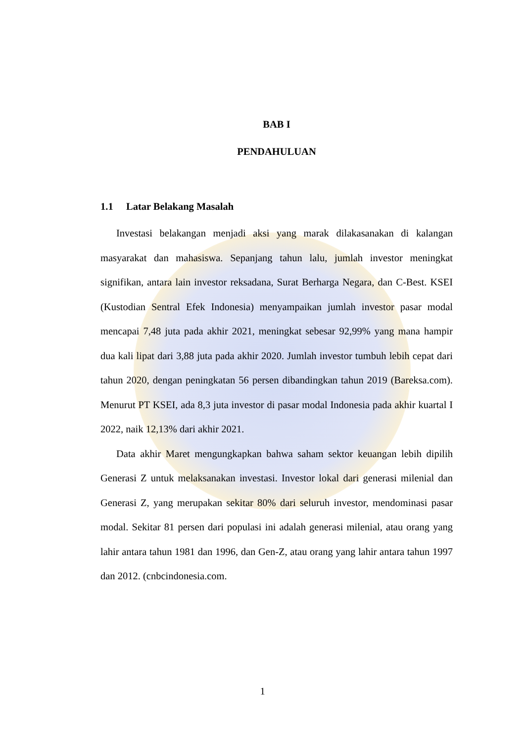BAB I
PENDAHULUAN
1.1 Latar Belakang Masalah
Investasi belakangan menjadi aksi yang marak dilakasanakan di kalangan masyarakat dan mahasiswa. Sepanjang tahun lalu, jumlah investor meningkat signifikan, antara lain investor reksadana, Surat Berharga Negara, dan C-Best. KSEI (Kustodian Sentral Efek Indonesia) menyampaikan jumlah investor pasar modal mencapai 7,48 juta pada akhir 2021, meningkat sebesar 92,99% yang mana hampir dua kali lipat dari 3,88 juta pada akhir 2020. Jumlah investor tumbuh lebih cepat dari tahun 2020, dengan peningkatan 56 persen dibandingkan tahun 2019 (Bareksa.com). Menurut PT KSEI, ada 8,3 juta investor di pasar modal Indonesia pada akhir kuartal I 2022, naik 12,13% dari akhir 2021.
Data akhir Maret mengungkapkan bahwa saham sektor keuangan lebih dipilih Generasi Z untuk melaksanakan investasi. Investor lokal dari generasi milenial dan Generasi Z, yang merupakan sekitar 80% dari seluruh investor, mendominasi pasar modal. Sekitar 81 persen dari populasi ini adalah generasi milenial, atau orang yang lahir antara tahun 1981 dan 1996, dan Gen-Z, atau orang yang lahir antara tahun 1997 dan 2012. (cnbcindonesia.com.
1